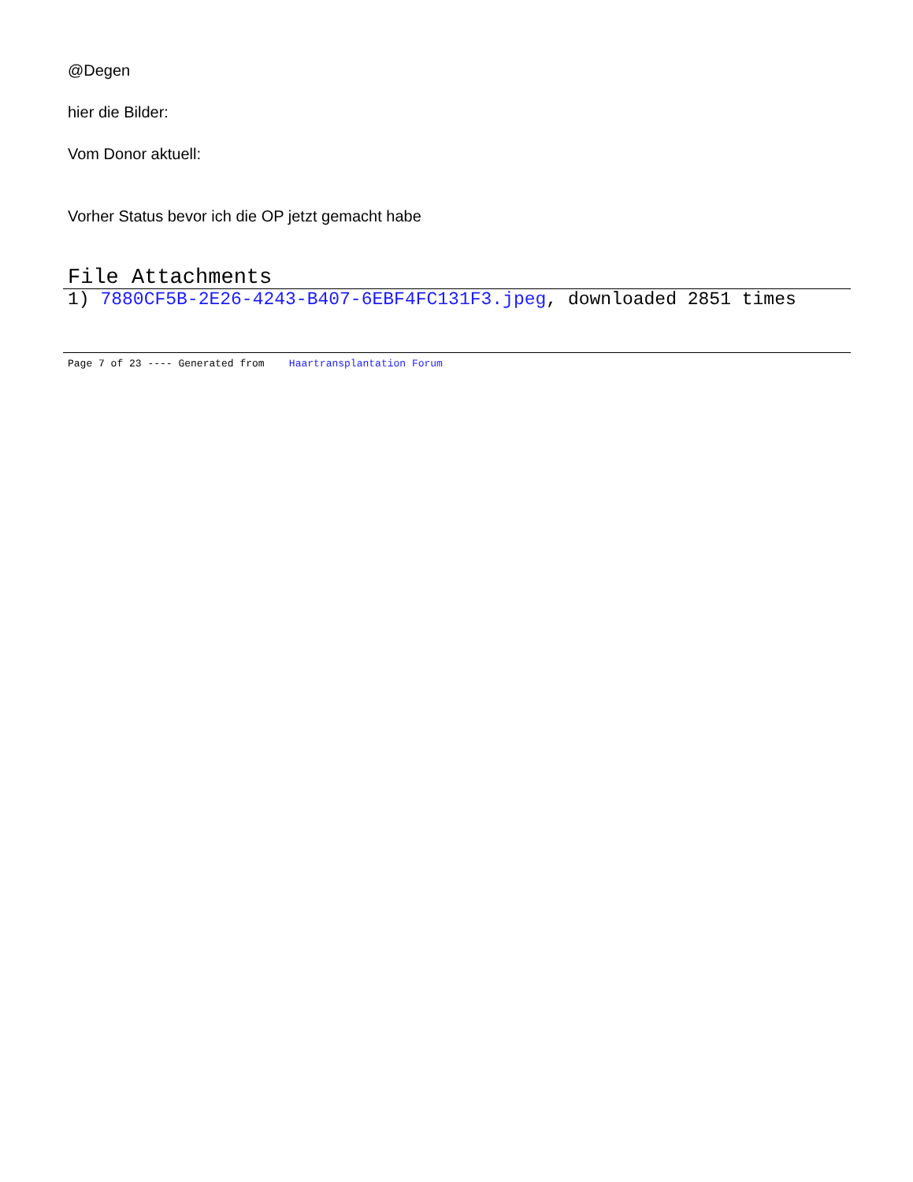@Degen
hier die Bilder:
Vom Donor aktuell:
Vorher Status bevor ich die OP jetzt gemacht habe
File Attachments
1) 7880CF5B-2E26-4243-B407-6EBF4FC131F3.jpeg, downloaded 2851 times
Page 7 of 23 ---- Generated from Haartransplantation Forum